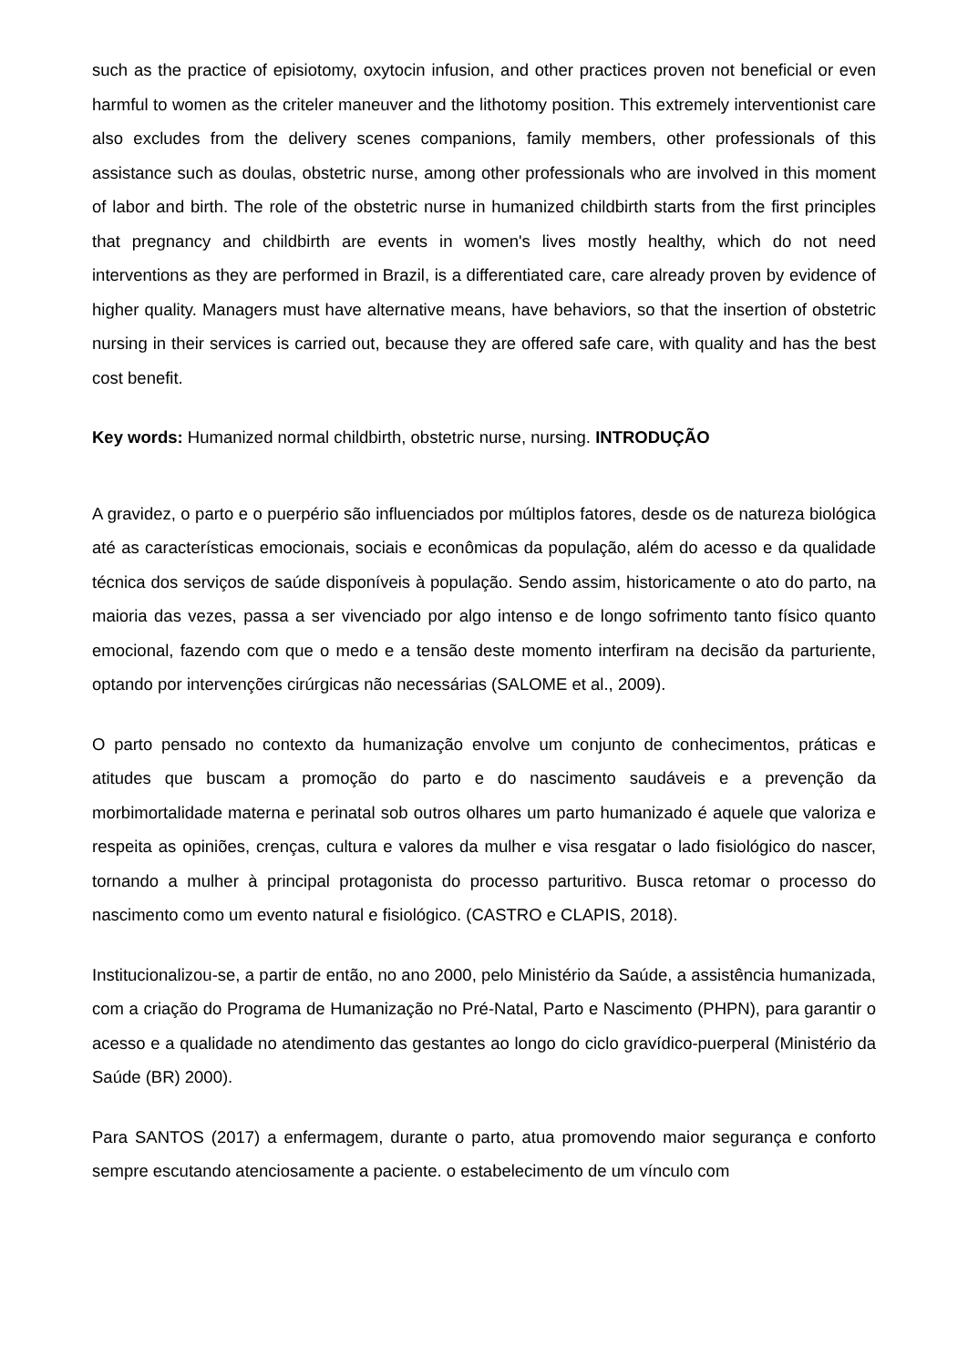such as the practice of episiotomy, oxytocin infusion, and other practices proven not beneficial or even harmful to women as the criteler maneuver and the lithotomy position. This extremely interventionist care also excludes from the delivery scenes companions, family members, other professionals of this assistance such as doulas, obstetric nurse, among other professionals who are involved in this moment of labor and birth. The role of the obstetric nurse in humanized childbirth starts from the first principles that pregnancy and childbirth are events in women's lives mostly healthy, which do not need interventions as they are performed in Brazil, is a differentiated care, care already proven by evidence of higher quality. Managers must have alternative means, have behaviors, so that the insertion of obstetric nursing in their services is carried out, because they are offered safe care, with quality and has the best cost benefit.
Key words: Humanized normal childbirth, obstetric nurse, nursing. INTRODUÇÃO
A gravidez, o parto e o puerpério são influenciados por múltiplos fatores, desde os de natureza biológica até as características emocionais, sociais e econômicas da população, além do acesso e da qualidade técnica dos serviços de saúde disponíveis à população. Sendo assim, historicamente o ato do parto, na maioria das vezes, passa a ser vivenciado por algo intenso e de longo sofrimento tanto físico quanto emocional, fazendo com que o medo e a tensão deste momento interfiram na decisão da parturiente, optando por intervenções cirúrgicas não necessárias (SALOME et al., 2009).
O parto pensado no contexto da humanização envolve um conjunto de conhecimentos, práticas e atitudes que buscam a promoção do parto e do nascimento saudáveis e a prevenção da morbimortalidade materna e perinatal sob outros olhares um parto humanizado é aquele que valoriza e respeita as opiniões, crenças, cultura e valores da mulher e visa resgatar o lado fisiológico do nascer, tornando a mulher à principal protagonista do processo parturitivo. Busca retomar o processo do nascimento como um evento natural e fisiológico. (CASTRO e CLAPIS, 2018).
Institucionalizou-se, a partir de então, no ano 2000, pelo Ministério da Saúde, a assistência humanizada, com a criação do Programa de Humanização no Pré-Natal, Parto e Nascimento (PHPN), para garantir o acesso e a qualidade no atendimento das gestantes ao longo do ciclo gravídico-puerperal (Ministério da Saúde (BR) 2000).
Para SANTOS (2017) a enfermagem, durante o parto, atua promovendo maior segurança e conforto sempre escutando atenciosamente a paciente. o estabelecimento de um vínculo com